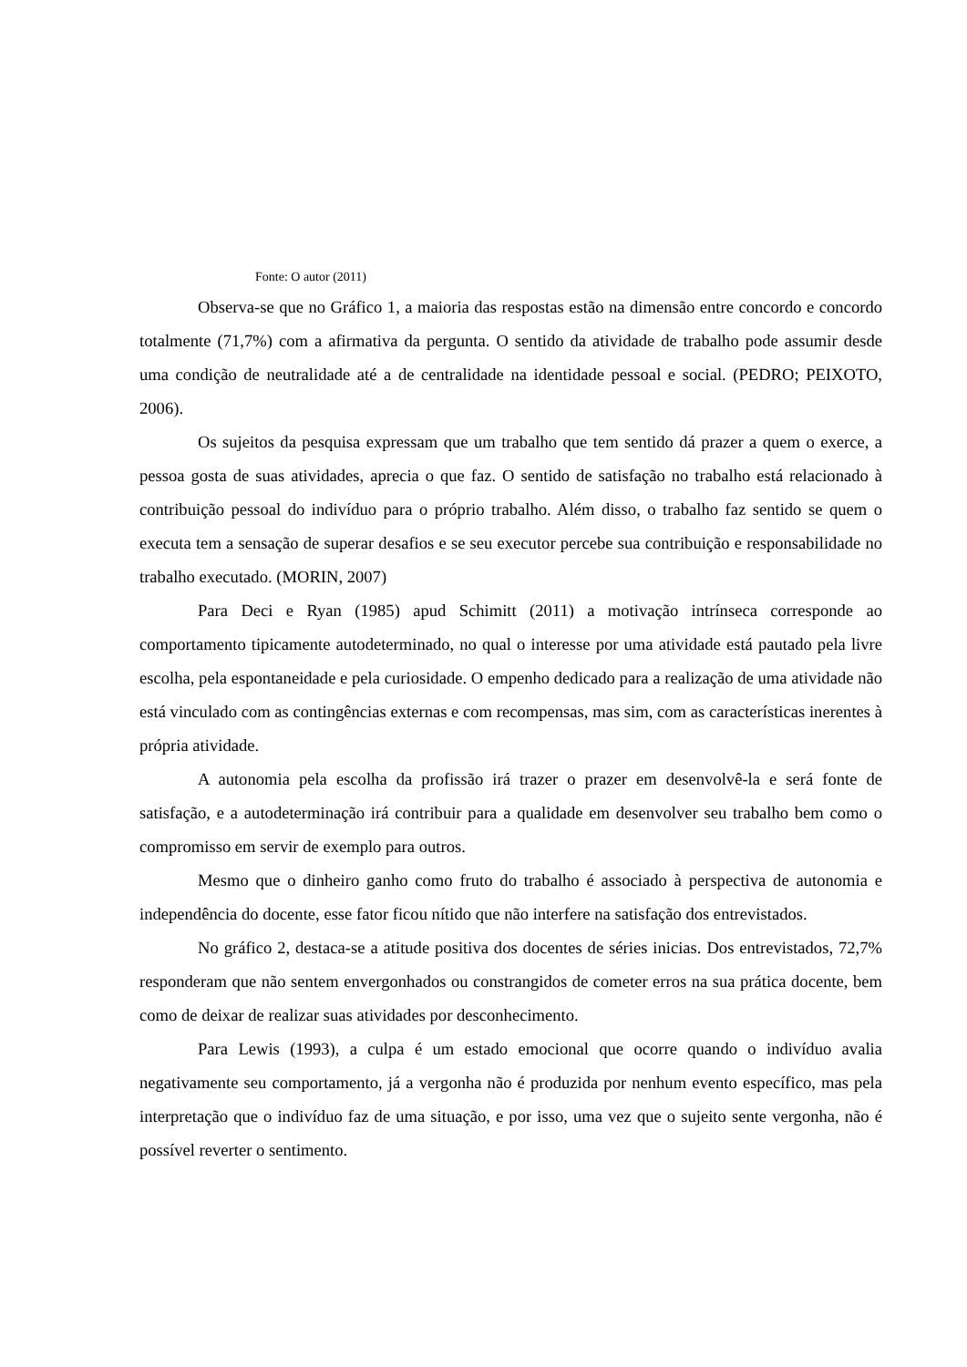Fonte: O autor (2011)
Observa-se que no Gráfico 1, a maioria das respostas estão na dimensão entre concordo e concordo totalmente (71,7%) com a afirmativa da pergunta. O sentido da atividade de trabalho pode assumir desde uma condição de neutralidade até a de centralidade na identidade pessoal e social. (PEDRO; PEIXOTO, 2006).
Os sujeitos da pesquisa expressam que um trabalho que tem sentido dá prazer a quem o exerce, a pessoa gosta de suas atividades, aprecia o que faz. O sentido de satisfação no trabalho está relacionado à contribuição pessoal do indivíduo para o próprio trabalho. Além disso, o trabalho faz sentido se quem o executa tem a sensação de superar desafios e se seu executor percebe sua contribuição e responsabilidade no trabalho executado. (MORIN, 2007)
Para Deci e Ryan (1985) apud Schimitt (2011) a motivação intrínseca corresponde ao comportamento tipicamente autodeterminado, no qual o interesse por uma atividade está pautado pela livre escolha, pela espontaneidade e pela curiosidade. O empenho dedicado para a realização de uma atividade não está vinculado com as contingências externas e com recompensas, mas sim, com as características inerentes à própria atividade.
A autonomia pela escolha da profissão irá trazer o prazer em desenvolvê-la e será fonte de satisfação, e a autodeterminação irá contribuir para a qualidade em desenvolver seu trabalho bem como o compromisso em servir de exemplo para outros.
Mesmo que o dinheiro ganho como fruto do trabalho é associado à perspectiva de autonomia e independência do docente, esse fator ficou nítido que não interfere na satisfação dos entrevistados.
No gráfico 2, destaca-se a atitude positiva dos docentes de séries inicias. Dos entrevistados, 72,7% responderam que não sentem envergonhados ou constrangidos de cometer erros na sua prática docente, bem como de deixar de realizar suas atividades por desconhecimento.
Para Lewis (1993), a culpa é um estado emocional que ocorre quando o indivíduo avalia negativamente seu comportamento, já a vergonha não é produzida por nenhum evento específico, mas pela interpretação que o indivíduo faz de uma situação, e por isso, uma vez que o sujeito sente vergonha, não é possível reverter o sentimento.